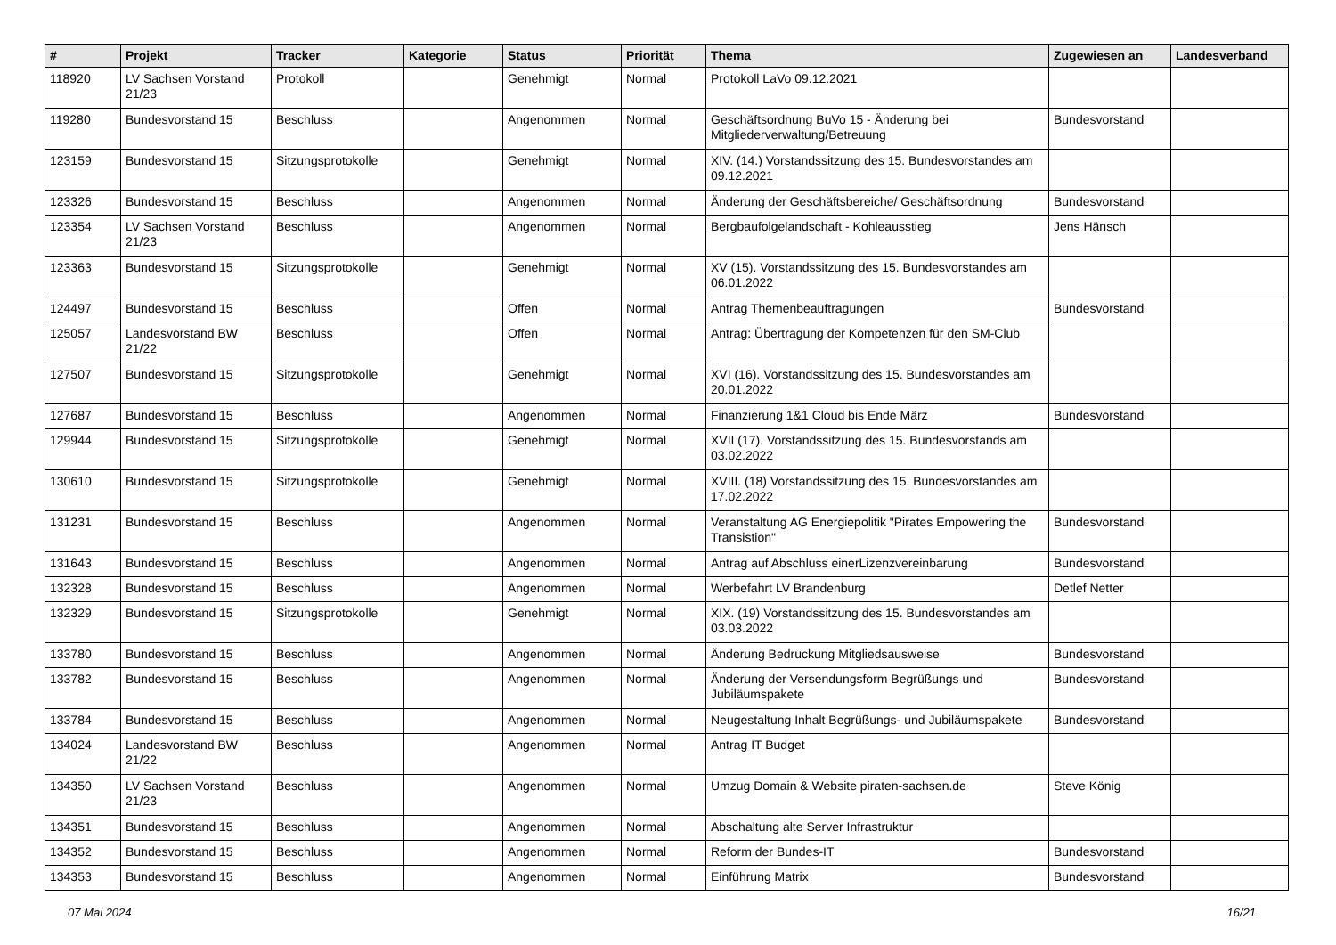| # | Projekt | Tracker | Kategorie | Status | Priorität | Thema | Zugewiesen an | Landesverband |
| --- | --- | --- | --- | --- | --- | --- | --- | --- |
| 118920 | LV Sachsen Vorstand 21/23 | Protokoll | | Genehmigt | Normal | Protokoll LaVo 09.12.2021 | | |
| 119280 | Bundesvorstand 15 | Beschluss | | Angenommen | Normal | Geschäftsordnung BuVo 15 - Änderung bei Mitgliederverwaltung/Betreuung | Bundesvorstand | |
| 123159 | Bundesvorstand 15 | Sitzungsprotokolle | | Genehmigt | Normal | XIV. (14.) Vorstandssitzung des 15. Bundesvorstandes am 09.12.2021 | | |
| 123326 | Bundesvorstand 15 | Beschluss | | Angenommen | Normal | Änderung der Geschäftsbereiche/ Geschäftsordnung | Bundesvorstand | |
| 123354 | LV Sachsen Vorstand 21/23 | Beschluss | | Angenommen | Normal | Bergbaufolgelandschaft - Kohleausstieg | Jens Hänsch | |
| 123363 | Bundesvorstand 15 | Sitzungsprotokolle | | Genehmigt | Normal | XV (15). Vorstandssitzung des 15. Bundesvorstandes am 06.01.2022 | | |
| 124497 | Bundesvorstand 15 | Beschluss | | Offen | Normal | Antrag Themenbeauftragungen | Bundesvorstand | |
| 125057 | Landesvorstand BW 21/22 | Beschluss | | Offen | Normal | Antrag: Übertragung der Kompetenzen für den SM-Club | | |
| 127507 | Bundesvorstand 15 | Sitzungsprotokolle | | Genehmigt | Normal | XVI (16). Vorstandssitzung des 15. Bundesvorstandes am 20.01.2022 | | |
| 127687 | Bundesvorstand 15 | Beschluss | | Angenommen | Normal | Finanzierung 1&1 Cloud bis Ende März | Bundesvorstand | |
| 129944 | Bundesvorstand 15 | Sitzungsprotokolle | | Genehmigt | Normal | XVII (17). Vorstandssitzung des 15. Bundesvorstands am 03.02.2022 | | |
| 130610 | Bundesvorstand 15 | Sitzungsprotokolle | | Genehmigt | Normal | XVIII. (18) Vorstandssitzung des 15. Bundesvorstandes am 17.02.2022 | | |
| 131231 | Bundesvorstand 15 | Beschluss | | Angenommen | Normal | Veranstaltung AG Energiepolitik "Pirates Empowering the Transistion" | Bundesvorstand | |
| 131643 | Bundesvorstand 15 | Beschluss | | Angenommen | Normal | Antrag auf Abschluss einerLizenzvereinbarung | Bundesvorstand | |
| 132328 | Bundesvorstand 15 | Beschluss | | Angenommen | Normal | Werbefahrt LV Brandenburg | Detlef Netter | |
| 132329 | Bundesvorstand 15 | Sitzungsprotokolle | | Genehmigt | Normal | XIX. (19) Vorstandssitzung des 15. Bundesvorstandes am 03.03.2022 | | |
| 133780 | Bundesvorstand 15 | Beschluss | | Angenommen | Normal | Änderung Bedruckung Mitgliedsausweise | Bundesvorstand | |
| 133782 | Bundesvorstand 15 | Beschluss | | Angenommen | Normal | Änderung der Versendungsform Begrüßungs und Jubiläumspakete | Bundesvorstand | |
| 133784 | Bundesvorstand 15 | Beschluss | | Angenommen | Normal | Neugestaltung Inhalt Begrüßungs- und Jubiläumspakete | Bundesvorstand | |
| 134024 | Landesvorstand BW 21/22 | Beschluss | | Angenommen | Normal | Antrag IT Budget | | |
| 134350 | LV Sachsen Vorstand 21/23 | Beschluss | | Angenommen | Normal | Umzug Domain & Website piraten-sachsen.de | Steve König | |
| 134351 | Bundesvorstand 15 | Beschluss | | Angenommen | Normal | Abschaltung alte Server Infrastruktur | | |
| 134352 | Bundesvorstand 15 | Beschluss | | Angenommen | Normal | Reform der Bundes-IT | Bundesvorstand | |
| 134353 | Bundesvorstand 15 | Beschluss | | Angenommen | Normal | Einführung Matrix | Bundesvorstand | |
07 Mai 2024 16/21